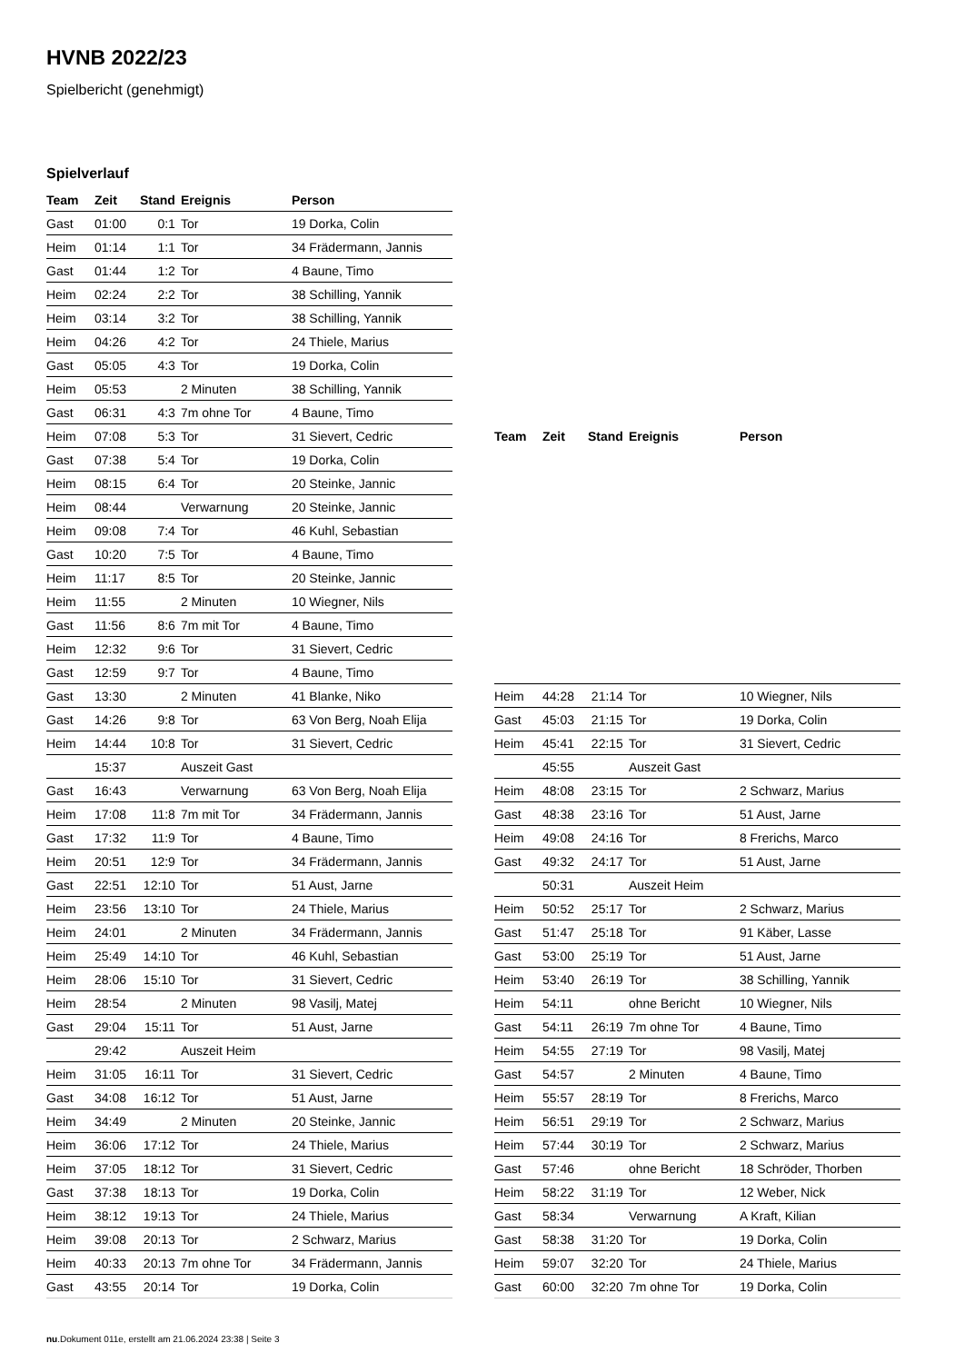HVNB 2022/23
Spielbericht (genehmigt)
Spielverlauf
| Team | Zeit | Stand | Ereignis | Person |
| --- | --- | --- | --- | --- |
| Gast | 01:00 | 0:1 | Tor | 19 Dorka, Colin |
| Heim | 01:14 | 1:1 | Tor | 34 Frädermann, Jannis |
| Gast | 01:44 | 1:2 | Tor | 4 Baune, Timo |
| Heim | 02:24 | 2:2 | Tor | 38 Schilling, Yannik |
| Heim | 03:14 | 3:2 | Tor | 38 Schilling, Yannik |
| Heim | 04:26 | 4:2 | Tor | 24 Thiele, Marius |
| Gast | 05:05 | 4:3 | Tor | 19 Dorka, Colin |
| Heim | 05:53 | | 2 Minuten | 38 Schilling, Yannik |
| Gast | 06:31 | 4:3 | 7m ohne Tor | 4 Baune, Timo |
| Heim | 07:08 | 5:3 | Tor | 31 Sievert, Cedric |
| Gast | 07:38 | 5:4 | Tor | 19 Dorka, Colin |
| Heim | 08:15 | 6:4 | Tor | 20 Steinke, Jannic |
| Heim | 08:44 | | Verwarnung | 20 Steinke, Jannic |
| Heim | 09:08 | 7:4 | Tor | 46 Kuhl, Sebastian |
| Gast | 10:20 | 7:5 | Tor | 4 Baune, Timo |
| Heim | 11:17 | 8:5 | Tor | 20 Steinke, Jannic |
| Heim | 11:55 | | 2 Minuten | 10 Wiegner, Nils |
| Gast | 11:56 | 8:6 | 7m mit Tor | 4 Baune, Timo |
| Heim | 12:32 | 9:6 | Tor | 31 Sievert, Cedric |
| Gast | 12:59 | 9:7 | Tor | 4 Baune, Timo |
| Gast | 13:30 | | 2 Minuten | 41 Blanke, Niko |
| Gast | 14:26 | 9:8 | Tor | 63 Von Berg, Noah Elija |
| Heim | 14:44 | 10:8 | Tor | 31 Sievert, Cedric |
| | 15:37 | | Auszeit Gast | |
| Gast | 16:43 | | Verwarnung | 63 Von Berg, Noah Elija |
| Heim | 17:08 | 11:8 | 7m mit Tor | 34 Frädermann, Jannis |
| Gast | 17:32 | 11:9 | Tor | 4 Baune, Timo |
| Heim | 20:51 | 12:9 | Tor | 34 Frädermann, Jannis |
| Gast | 22:51 | 12:10 | Tor | 51 Aust, Jarne |
| Heim | 23:56 | 13:10 | Tor | 24 Thiele, Marius |
| Heim | 24:01 | | 2 Minuten | 34 Frädermann, Jannis |
| Heim | 25:49 | 14:10 | Tor | 46 Kuhl, Sebastian |
| Heim | 28:06 | 15:10 | Tor | 31 Sievert, Cedric |
| Heim | 28:54 | | 2 Minuten | 98 Vasilj, Matej |
| Gast | 29:04 | 15:11 | Tor | 51 Aust, Jarne |
| | 29:42 | | Auszeit Heim | |
| Heim | 31:05 | 16:11 | Tor | 31 Sievert, Cedric |
| Gast | 34:08 | 16:12 | Tor | 51 Aust, Jarne |
| Heim | 34:49 | | 2 Minuten | 20 Steinke, Jannic |
| Heim | 36:06 | 17:12 | Tor | 24 Thiele, Marius |
| Heim | 37:05 | 18:12 | Tor | 31 Sievert, Cedric |
| Gast | 37:38 | 18:13 | Tor | 19 Dorka, Colin |
| Heim | 38:12 | 19:13 | Tor | 24 Thiele, Marius |
| Heim | 39:08 | 20:13 | Tor | 2 Schwarz, Marius |
| Heim | 40:33 | 20:13 | 7m ohne Tor | 34 Frädermann, Jannis |
| Gast | 43:55 | 20:14 | Tor | 19 Dorka, Colin |
| Team | Zeit | Stand | Ereignis | Person |
| --- | --- | --- | --- | --- |
| Heim | 44:28 | 21:14 | Tor | 10 Wiegner, Nils |
| Gast | 45:03 | 21:15 | Tor | 19 Dorka, Colin |
| Heim | 45:41 | 22:15 | Tor | 31 Sievert, Cedric |
| | 45:55 | | Auszeit Gast | |
| Heim | 48:08 | 23:15 | Tor | 2 Schwarz, Marius |
| Gast | 48:38 | 23:16 | Tor | 51 Aust, Jarne |
| Heim | 49:08 | 24:16 | Tor | 8 Frerichs, Marco |
| Gast | 49:32 | 24:17 | Tor | 51 Aust, Jarne |
| | 50:31 | | Auszeit Heim | |
| Heim | 50:52 | 25:17 | Tor | 2 Schwarz, Marius |
| Gast | 51:47 | 25:18 | Tor | 91 Käber, Lasse |
| Gast | 53:00 | 25:19 | Tor | 51 Aust, Jarne |
| Heim | 53:40 | 26:19 | Tor | 38 Schilling, Yannik |
| Heim | 54:11 | | ohne Bericht | 10 Wiegner, Nils |
| Gast | 54:11 | 26:19 | 7m ohne Tor | 4 Baune, Timo |
| Heim | 54:55 | 27:19 | Tor | 98 Vasilj, Matej |
| Gast | 54:57 | | 2 Minuten | 4 Baune, Timo |
| Heim | 55:57 | 28:19 | Tor | 8 Frerichs, Marco |
| Heim | 56:51 | 29:19 | Tor | 2 Schwarz, Marius |
| Heim | 57:44 | 30:19 | Tor | 2 Schwarz, Marius |
| Gast | 57:46 | | ohne Bericht | 18 Schröder, Thorben |
| Heim | 58:22 | 31:19 | Tor | 12 Weber, Nick |
| Gast | 58:34 | | Verwarnung | A Kraft, Kilian |
| Gast | 58:38 | 31:20 | Tor | 19 Dorka, Colin |
| Heim | 59:07 | 32:20 | Tor | 24 Thiele, Marius |
| Gast | 60:00 | 32:20 | 7m ohne Tor | 19 Dorka, Colin |
nu.Dokument 011e, erstellt am 21.06.2024 23:38 | Seite 3